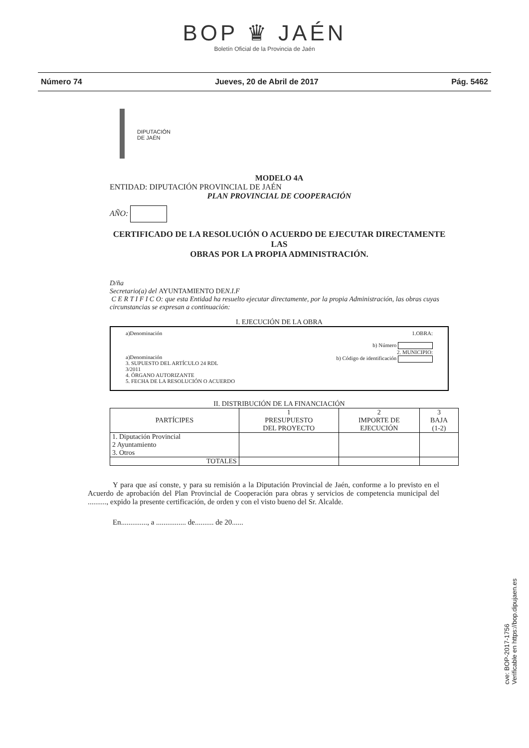BOP ♛ JAÉN
Boletín Oficial de la Provincia de Jaén
Número 74 Jueves, 20 de Abril de 2017 Pág. 5462
DIPUTACIÓN
DE JAÉN
MODELO 4A
ENTIDAD: DIPUTACIÓN PROVINCIAL DE JAÉN
PLAN PROVINCIAL DE COOPERACIÓN
AÑO:
CERTIFICADO DE LA RESOLUCIÓN O ACUERDO DE EJECUTAR DIRECTAMENTE LAS
OBRAS POR LA PROPIA ADMINISTRACIÓN.
D/ña
Secretario(a) del AYUNTAMIENTO DEN.I.F
C E R T I F I C O: que esta Entidad ha resuelto ejecutar directamente, por la propia Administración, las obras cuyas circunstancias se expresan a continuación:
I. EJECUCIÓN DE LA OBRA
a)Denominación
a)Denominación
3. SUPUESTO DEL ARTÍCULO 24 RDL
3/2011
4. ÓRGANO AUTORIZANTE
5. FECHA DE LA RESOLUCIÓN O ACUERDO
1.OBRA:
b) Número
2. MUNICIPIO:
b) Código de identificación
II. DISTRIBUCIÓN DE LA FINANCIACIÓN
| PARTÍCIPES | 1 PRESUPUESTO DEL PROYECTO | 2 IMPORTE DE EJECUCIÓN | 3 BAJA (1-2) |
| --- | --- | --- | --- |
| 1. Diputación Provincial 2 Ayuntamiento 3. Otros | | | |
| TOTALES | | | |
Y para que así conste, y para su remisión a la Diputación Provincial de Jaén, conforme a lo previsto en el Acuerdo de aprobación del Plan Provincial de Cooperación para obras y servicios de competencia municipal del .........., expido la presente certificación, de orden y con el visto bueno del Sr. Alcalde.
En.............., a ................ de.......... de 20......
cve: BOP-2017-1756
Verificable en https://bop.dipujaen.es